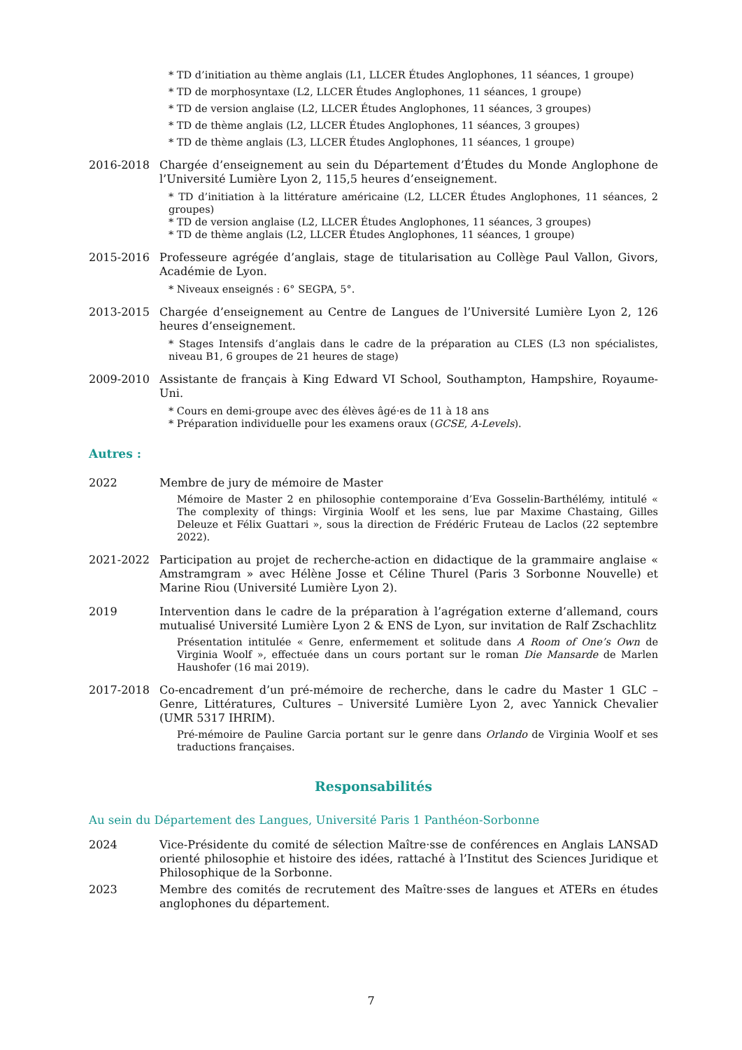* TD d’initiation au thème anglais (L1, LLCER Études Anglophones, 11 séances, 1 groupe)
* TD de morphosyntaxe (L2, LLCER Études Anglophones, 11 séances, 1 groupe)
* TD de version anglaise (L2, LLCER Études Anglophones, 11 séances, 3 groupes)
* TD de thème anglais (L2, LLCER Études Anglophones, 11 séances, 3 groupes)
* TD de thème anglais (L3, LLCER Études Anglophones, 11 séances, 1 groupe)
2016-2018 Chargée d’enseignement au sein du Département d’Études du Monde Anglophone de l’Université Lumière Lyon 2, 115,5 heures d’enseignement.
* TD d’initiation à la littérature américaine (L2, LLCER Études Anglophones, 11 séances, 2 groupes)
* TD de version anglaise (L2, LLCER Études Anglophones, 11 séances, 3 groupes)
* TD de thème anglais (L2, LLCER Études Anglophones, 11 séances, 1 groupe)
2015-2016 Professeure agrégée d’anglais, stage de titularisation au Collège Paul Vallon, Givors, Académie de Lyon.
* Niveaux enseignés : 6° SEGPA, 5°.
2013-2015 Chargée d’enseignement au Centre de Langues de l’Université Lumière Lyon 2, 126 heures d’enseignement.
* Stages Intensifs d’anglais dans le cadre de la préparation au CLES (L3 non spécialistes, niveau B1, 6 groupes de 21 heures de stage)
2009-2010 Assistante de français à King Edward VI School, Southampton, Hampshire, Royaume-Uni.
* Cours en demi-groupe avec des élèves âgé·es de 11 à 18 ans
* Préparation individuelle pour les examens oraux (GCSE, A-Levels).
Autres :
2022 Membre de jury de mémoire de Master
Mémoire de Master 2 en philosophie contemporaine d’Eva Gosselin-Barthélémy, intitulé « The complexity of things: Virginia Woolf et les sens, lue par Maxime Chastaing, Gilles Deleuze et Félix Guattari », sous la direction de Frédéric Fruteau de Laclos (22 septembre 2022).
2021-2022 Participation au projet de recherche-action en didactique de la grammaire anglaise « Amstramgram » avec Hélène Josse et Céline Thurel (Paris 3 Sorbonne Nouvelle) et Marine Riou (Université Lumière Lyon 2).
2019 Intervention dans le cadre de la préparation à l’agrégation externe d’allemand, cours mutualisé Université Lumière Lyon 2 & ENS de Lyon, sur invitation de Ralf Zschachlitz
Présentation intitulée « Genre, enfermement et solitude dans A Room of One’s Own de Virginia Woolf », effectuée dans un cours portant sur le roman Die Mansarde de Marlen Haushofer (16 mai 2019).
2017-2018 Co-encadrement d’un pré-mémoire de recherche, dans le cadre du Master 1 GLC – Genre, Littératures, Cultures – Université Lumière Lyon 2, avec Yannick Chevalier (UMR 5317 IHRIM).
Pré-mémoire de Pauline Garcia portant sur le genre dans Orlando de Virginia Woolf et ses traductions françaises.
Responsabilités
Au sein du Département des Langues, Université Paris 1 Panthéon-Sorbonne
2024 Vice-Présidente du comité de sélection Maître·sse de conférences en Anglais LANSAD orienté philosophie et histoire des idées, rattaché à l’Institut des Sciences Juridique et Philosophique de la Sorbonne.
2023 Membre des comités de recrutement des Maître·sses de langues et ATERs en études anglophones du département.
7